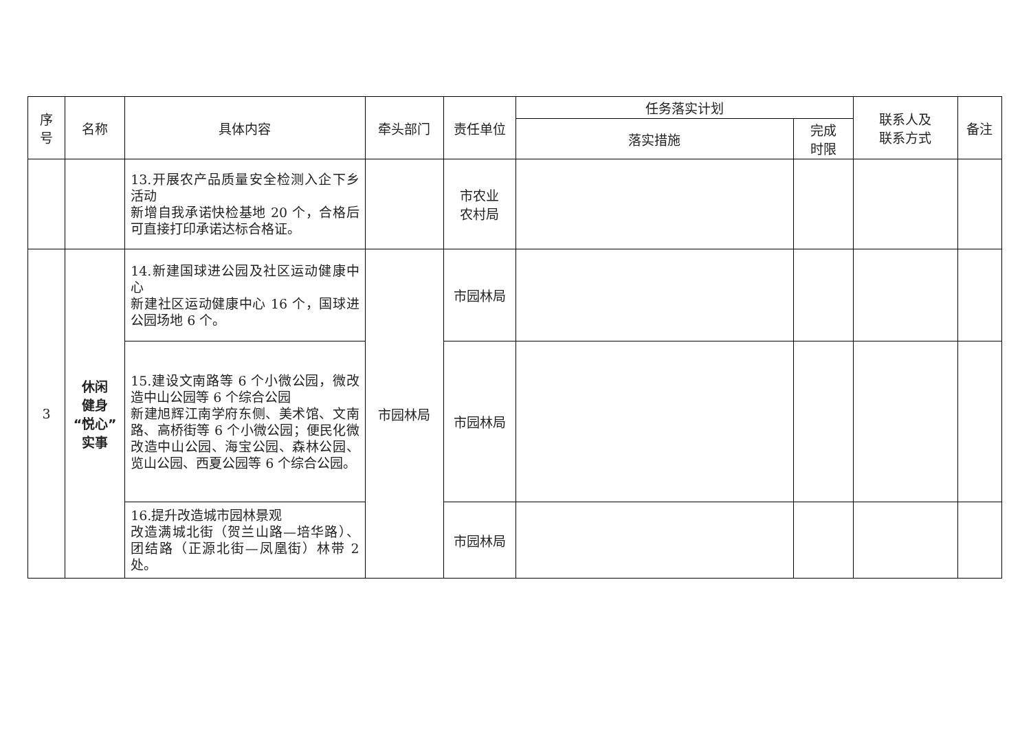| 序 号 | 名称 | 具体内容 | 牵头部门 | 责任单位 | 任务落实计划 | | 联系人及 联系方式 | 备注 |
| --- | --- | --- | --- | --- | --- | --- | --- | --- |
| | | | | | 落实措施 | 完成 时限 | | |
| | | 13.开展农产品质量安全检测入企下乡活动 新增自我承诺快检基地 20 个，合格后可直接打印承诺达标合格证。 | | 市农业 农村局 | | | | |
| 3 | 休闲 健身 “悦心” 实事 | 14.新建国球进公园及社区运动健康中心 新建社区运动健康中心 16 个，国球进公园场地 6 个。 | 市园林局 | 市园林局 | | | | |
| | | 15.建设文南路等 6 个小微公园，微改造中山公园等 6 个综合公园 新建旭辉江南学府东侧、美术馆、文南路、高桥街等 6 个小微公园；便民化微改造中山公园、海宝公园、森林公园、览山公园、西夏公园等 6 个综合公园。 | | 市园林局 | | | | |
| | | 16.提升改造城市园林景观 改造满城北街（贺兰山路—培华路）、团结路（正源北街—凤凰街）林带 2 处。 | | 市园林局 | | | | |